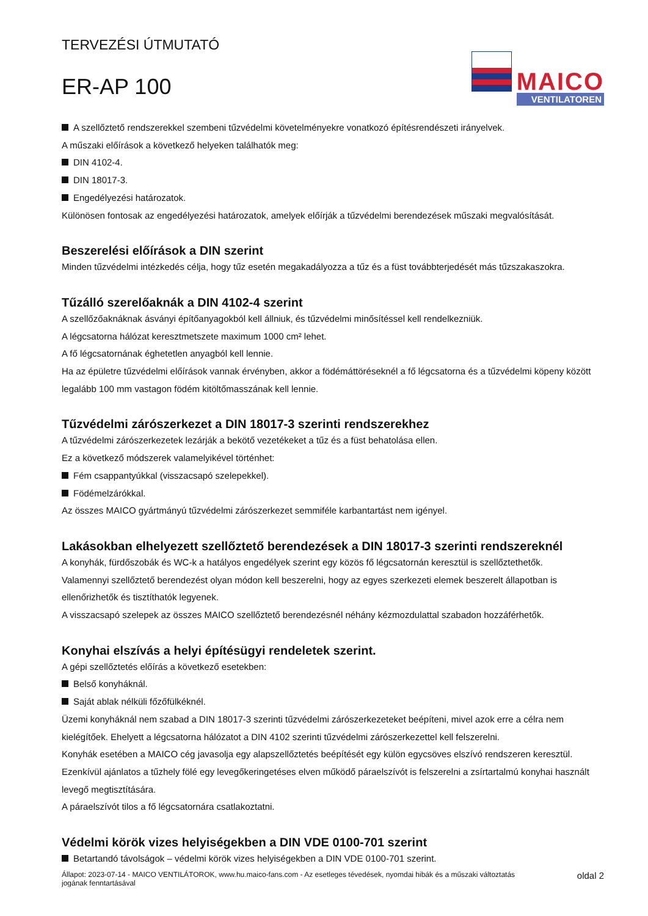TERVEZÉSI ÚTMUTATÓ
ER-AP 100
MAICO
VENTILATOREN
A szellőztető rendszerekkel szembeni tűzvédelmi követelményekre vonatkozó építésrendészeti irányelvek.
A műszaki előírások a következő helyeken találhatók meg:
DIN 4102-4.
DIN 18017-3.
Engedélyezési határozatok.
Különösen fontosak az engedélyezési határozatok, amelyek előírják a tűzvédelmi berendezések műszaki megvalósítását.
Beszerelési előírások a DIN szerint
Minden tűzvédelmi intézkedés célja, hogy tűz esetén megakadályozza a tűz és a füst továbbterjedését más tűzszakaszokra.
Tűzálló szerelőaknák a DIN 4102-4 szerint
A szellőzőaknáknak ásványi építőanyagokból kell állniuk, és tűzvédelmi minősítéssel kell rendelkezniük.
A légcsatorna hálózat keresztmetszete maximum 1000 cm² lehet.
A fő légcsatornának éghetetlen anyagból kell lennie.
Ha az épületre tűzvédelmi előírások vannak érvényben, akkor a födémáttöréseknél a fő légcsatorna és a tűzvédelmi köpeny között legalább 100 mm vastagon födém kitöltőmasszának kell lennie.
Tűzvédelmi zárószerkezet a DIN 18017-3 szerinti rendszerekhez
A tűzvédelmi zárószerkezetek lezárják a bekötő vezetékeket a tűz és a füst behatolása ellen.
Ez a következő módszerek valamelyikével történhet:
Fém csappantyúkkal (visszacsapó szelepekkel).
Födémelzárókkal.
Az összes MAICO gyártmányú tűzvédelmi zárószerkezet semmiféle karbantartást nem igényel.
Lakásokban elhelyezett szellőztető berendezések a DIN 18017-3 szerinti rendszereknél
A konyhák, fürdőszobák és WC-k a hatályos engedélyek szerint egy közös fő légcsatornán keresztül is szellőztethetők.
Valamennyi szellőztető berendezést olyan módon kell beszerelni, hogy az egyes szerkezeti elemek beszerelt állapotban is ellenőrizhetők és tisztíthatók legyenek.
A visszacsapó szelepek az összes MAICO szellőztető berendezésnél néhány kézmozdulattal szabadon hozzáférhetők.
Konyhai elszívás a helyi építésügyi rendeletek szerint.
A gépi szellőztetés előírás a következő esetekben:
Belső konyháknál.
Saját ablak nélküli főzőfülkéknél.
Üzemi konyháknál nem szabad a DIN 18017-3 szerinti tűzvédelmi zárószerkezeteket beépíteni, mivel azok erre a célra nem kielégítőek. Ehelyett a légcsatorna hálózatot a DIN 4102 szerinti tűzvédelmi zárószerkezettel kell felszerelni.
Konyhák esetében a MAICO cég javasolja egy alapszellőztetés beépítését egy külön egycsöves elszívó rendszeren keresztül. Ezenkívül ajánlatos a tűzhely fölé egy levegőkeringetéses elven működő páraelszívót is felszerelni a zsírtartalmú konyhai használt levegő megtisztítására.
A páraelszívót tilos a fő légcsatornára csatlakoztatni.
Védelmi körök vizes helyiségekben a DIN VDE 0100-701 szerint
Betartandó távolságok – védelmi körök vizes helyiségekben a DIN VDE 0100-701 szerint.
Állapot: 2023-07-14 - MAICO VENTILÁTOROK, www.hu.maico-fans.com - Az esetleges tévedések, nyomdai hibák és a műszaki változtatás
jogának fenntartásával
oldal 2